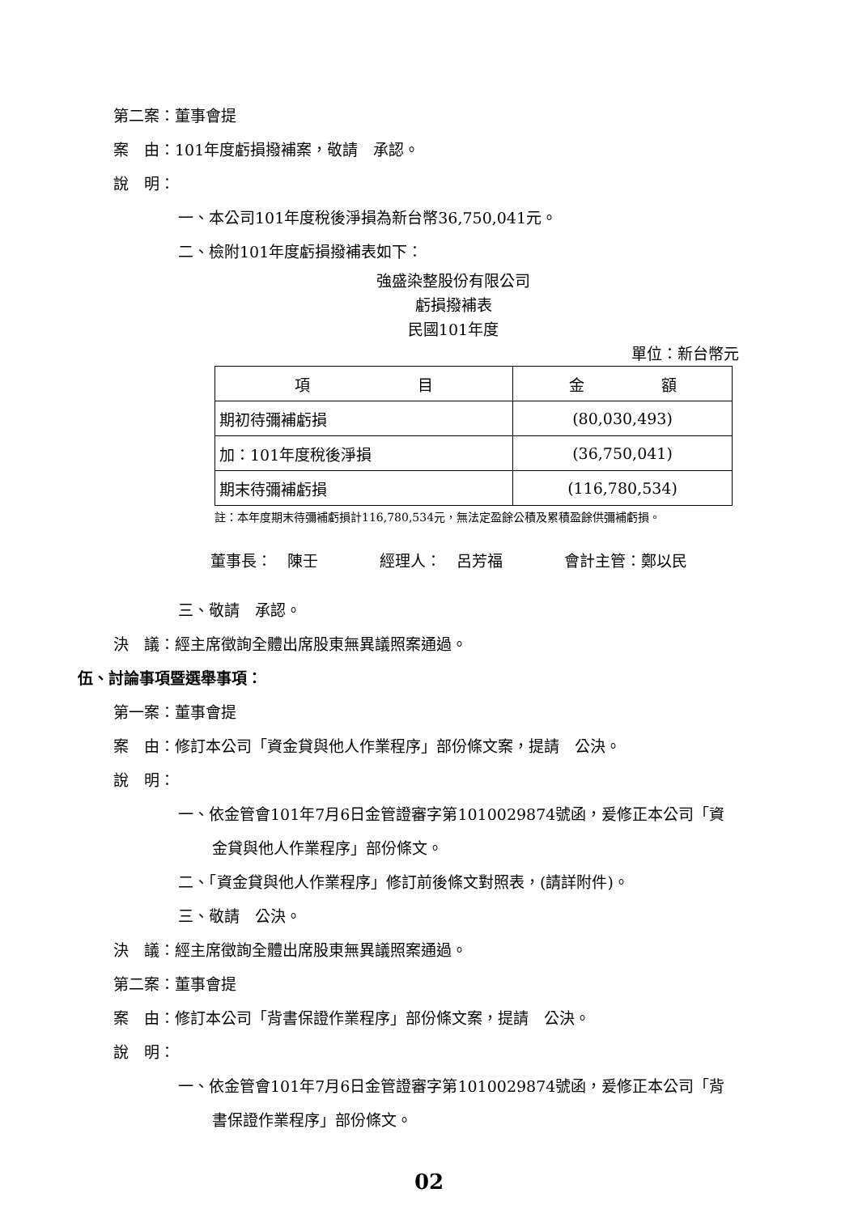第二案：董事會提
案　由：101年度虧損撥補案，敬請　承認。
說　明：
一、本公司101年度稅後淨損為新台幣36,750,041元。
二、檢附101年度虧損撥補表如下：
強盛染整股份有限公司
虧損撥補表
民國101年度
單位：新台幣元
| 項 目 | 金 額 |
| --- | --- |
| 期初待彌補虧損 | (80,030,493) |
| 加：101年度稅後淨損 | (36,750,041) |
| 期末待彌補虧損 | (116,780,534) |
註：本年度期末待彌補虧損計116,780,534元，無法定盈餘公積及累積盈餘供彌補虧損。
董事長：　陳壬　　　　經理人：　呂芳福　　　　會計主管：鄭以民
三、敬請　承認。
決　議：經主席徵詢全體出席股東無異議照案通過。
伍、討論事項暨選舉事項：
第一案：董事會提
案　由：修訂本公司「資金貸與他人作業程序」部份條文案，提請　公決。
說　明：
一、依金管會101年7月6日金管證審字第1010029874號函，爰修正本公司「資
金貸與他人作業程序」部份條文。
二、「資金貸與他人作業程序」修訂前後條文對照表，(請詳附件)。
三、敬請　公決。
決　議：經主席徵詢全體出席股東無異議照案通過。
第二案：董事會提
案　由：修訂本公司「背書保證作業程序」部份條文案，提請　公決。
說　明：
一、依金管會101年7月6日金管證審字第1010029874號函，爰修正本公司「背
書保證作業程序」部份條文。
02